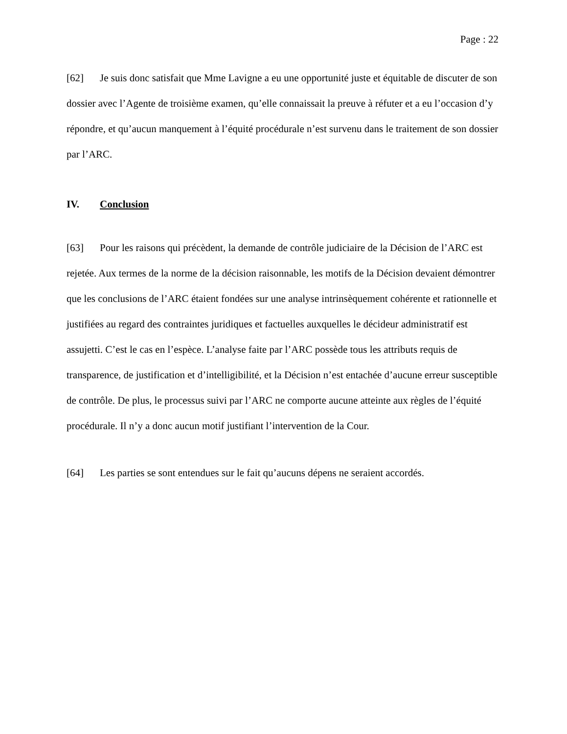Page : 22
[62] Je suis donc satisfait que Mme Lavigne a eu une opportunité juste et équitable de discuter de son dossier avec l’Agente de troisième examen, qu’elle connaissait la preuve à réfuter et a eu l’occasion d’y répondre, et qu’aucun manquement à l’équité procédurale n’est survenu dans le traitement de son dossier par l’ARC.
IV. Conclusion
[63] Pour les raisons qui précèdent, la demande de contrôle judiciaire de la Décision de l’ARC est rejetée. Aux termes de la norme de la décision raisonnable, les motifs de la Décision devaient démontrer que les conclusions de l’ARC étaient fondées sur une analyse intrinsèquement cohérente et rationnelle et justifiées au regard des contraintes juridiques et factuelles auxquelles le décideur administratif est assujetti. C’est le cas en l’espèce. L’analyse faite par l’ARC possède tous les attributs requis de transparence, de justification et d’intelligibilité, et la Décision n’est entachée d’aucune erreur susceptible de contrôle. De plus, le processus suivi par l’ARC ne comporte aucune atteinte aux règles de l’équité procédurale. Il n’y a donc aucun motif justifiant l’intervention de la Cour.
[64] Les parties se sont entendues sur le fait qu’aucuns dépens ne seraient accordés.